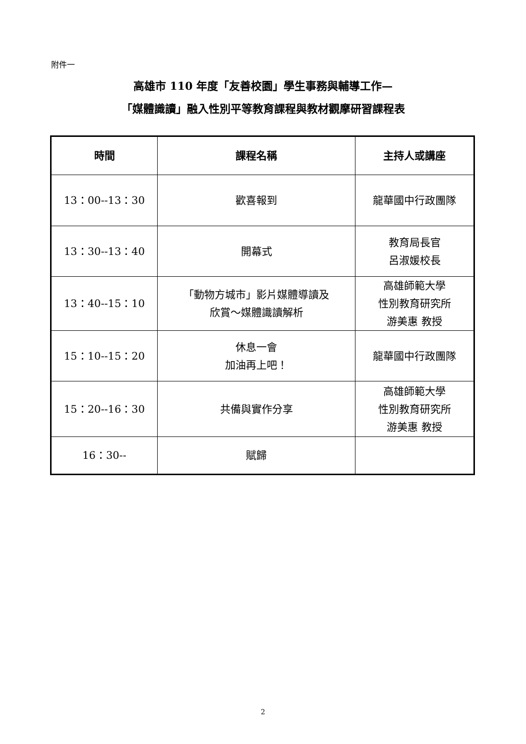附件一
高雄市 110 年度「友善校園」學生事務與輔導工作—
「媒體識讀」融入性別平等教育課程與教材觀摩研習課程表
| 時間 | 課程名稱 | 主持人或講座 |
| --- | --- | --- |
| 13：00--13：30 | 歡喜報到 | 龍華國中行政團隊 |
| 13：30--13：40 | 開幕式 | 教育局長官 呂淑媛校長 |
| 13：40--15：10 | 「動物方城市」影片媒體導讀及 欣賞～媒體識讀解析 | 高雄師範大學 性別教育研究所 游美惠 教授 |
| 15：10--15：20 | 休息一會 加油再上吧！ | 龍華國中行政團隊 |
| 15：20--16：30 | 共備與實作分享 | 高雄師範大學 性別教育研究所 游美惠 教授 |
| 16：30-- | 賦歸 | |
2